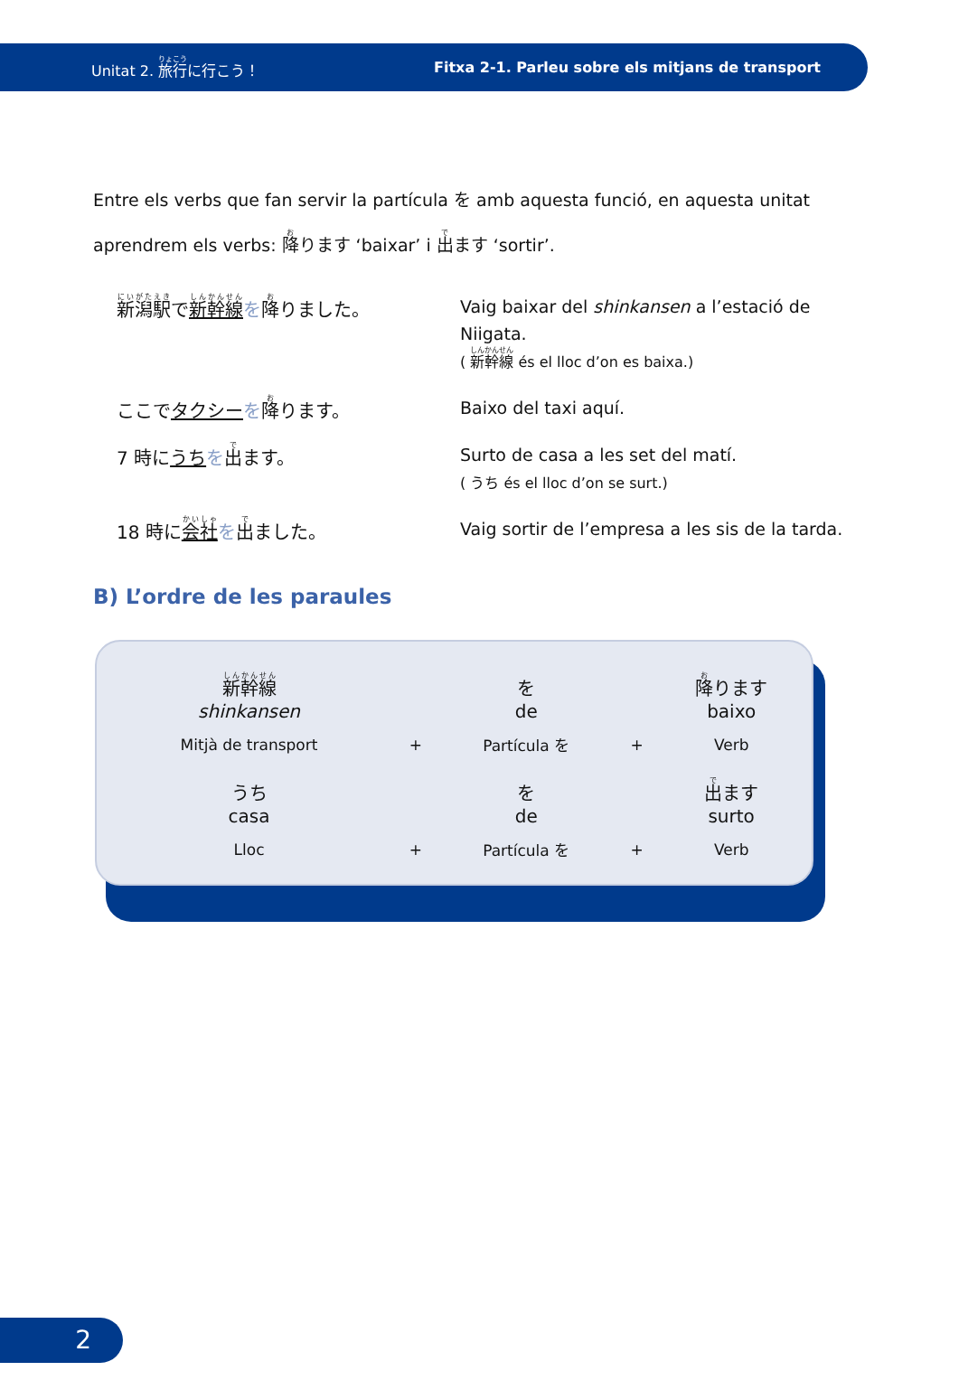Unitat 2. 旅行に行こう！ Fitxa 2-1. Parleu sobre els mitjans de transport
Entre els verbs que fan servir la partícula を amb aquesta funció, en aquesta unitat aprendrem els verbs: 降ります ‘baixar’ i 出ます ‘sortir’.
新潟駅で新幹線 を降りました。
Vaig baixar del shinkansen a l’estació de Niigata.
( 新幹線 és el lloc d’on es baixa.)
ここでタクシー を降ります。
Baixo del taxi aquí.
7 時にうち を出ます。
Surto de casa a les set del matí.
( うち és el lloc d’on se surt.)
18 時に会社 を出ました。
Vaig sortir de l’empresa a les sis de la tarda.
B) L’ordre de les paraules
| 新幹線 shinkansen | | を de | | 降 ります baixo |
| Mitjà de transport | + | Partícula を | + | Verb |
| うち casa | | を de | | 出 ます surto |
| Lloc | + | Partícula を | + | Verb |
2